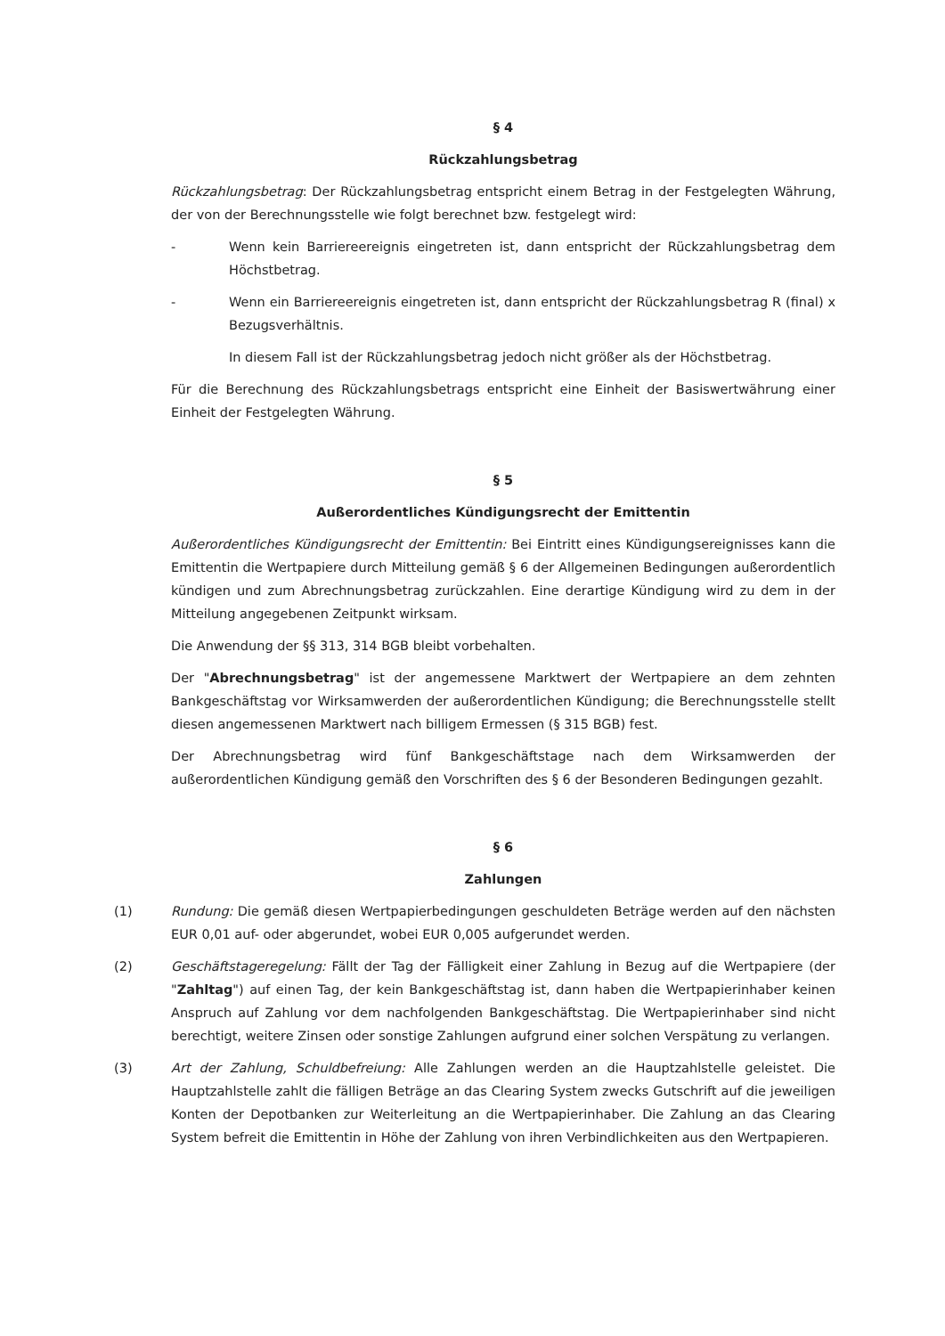§ 4
Rückzahlungsbetrag
Rückzahlungsbetrag: Der Rückzahlungsbetrag entspricht einem Betrag in der Festgelegten Währung, der von der Berechnungsstelle wie folgt berechnet bzw. festgelegt wird:
- Wenn kein Barriereereignis eingetreten ist, dann entspricht der Rückzahlungsbetrag dem Höchstbetrag.
- Wenn ein Barriereereignis eingetreten ist, dann entspricht der Rückzahlungsbetrag R (final) x Bezugsverhältnis.
In diesem Fall ist der Rückzahlungsbetrag jedoch nicht größer als der Höchstbetrag.
Für die Berechnung des Rückzahlungsbetrags entspricht eine Einheit der Basiswertwährung einer Einheit der Festgelegten Währung.
§ 5
Außerordentliches Kündigungsrecht der Emittentin
Außerordentliches Kündigungsrecht der Emittentin: Bei Eintritt eines Kündigungsereignisses kann die Emittentin die Wertpapiere durch Mitteilung gemäß § 6 der Allgemeinen Bedingungen außerordentlich kündigen und zum Abrechnungsbetrag zurückzahlen. Eine derartige Kündigung wird zu dem in der Mitteilung angegebenen Zeitpunkt wirksam.
Die Anwendung der §§ 313, 314 BGB bleibt vorbehalten.
Der "Abrechnungsbetrag" ist der angemessene Marktwert der Wertpapiere an dem zehnten Bankgeschäftstag vor Wirksamwerden der außerordentlichen Kündigung; die Berechnungsstelle stellt diesen angemessenen Marktwert nach billigem Ermessen (§ 315 BGB) fest.
Der Abrechnungsbetrag wird fünf Bankgeschäftstage nach dem Wirksamwerden der außerordentlichen Kündigung gemäß den Vorschriften des § 6 der Besonderen Bedingungen gezahlt.
§ 6
Zahlungen
(1) Rundung: Die gemäß diesen Wertpapierbedingungen geschuldeten Beträge werden auf den nächsten EUR 0,01 auf- oder abgerundet, wobei EUR 0,005 aufgerundet werden.
(2) Geschäftstageregelung: Fällt der Tag der Fälligkeit einer Zahlung in Bezug auf die Wertpapiere (der "Zahltag") auf einen Tag, der kein Bankgeschäftstag ist, dann haben die Wertpapierinhaber keinen Anspruch auf Zahlung vor dem nachfolgenden Bankgeschäftstag. Die Wertpapierinhaber sind nicht berechtigt, weitere Zinsen oder sonstige Zahlungen aufgrund einer solchen Verspätung zu verlangen.
(3) Art der Zahlung, Schuldbefreiung: Alle Zahlungen werden an die Hauptzahlstelle geleistet. Die Hauptzahlstelle zahlt die fälligen Beträge an das Clearing System zwecks Gutschrift auf die jeweiligen Konten der Depotbanken zur Weiterleitung an die Wertpapierinhaber. Die Zahlung an das Clearing System befreit die Emittentin in Höhe der Zahlung von ihren Verbindlichkeiten aus den Wertpapieren.